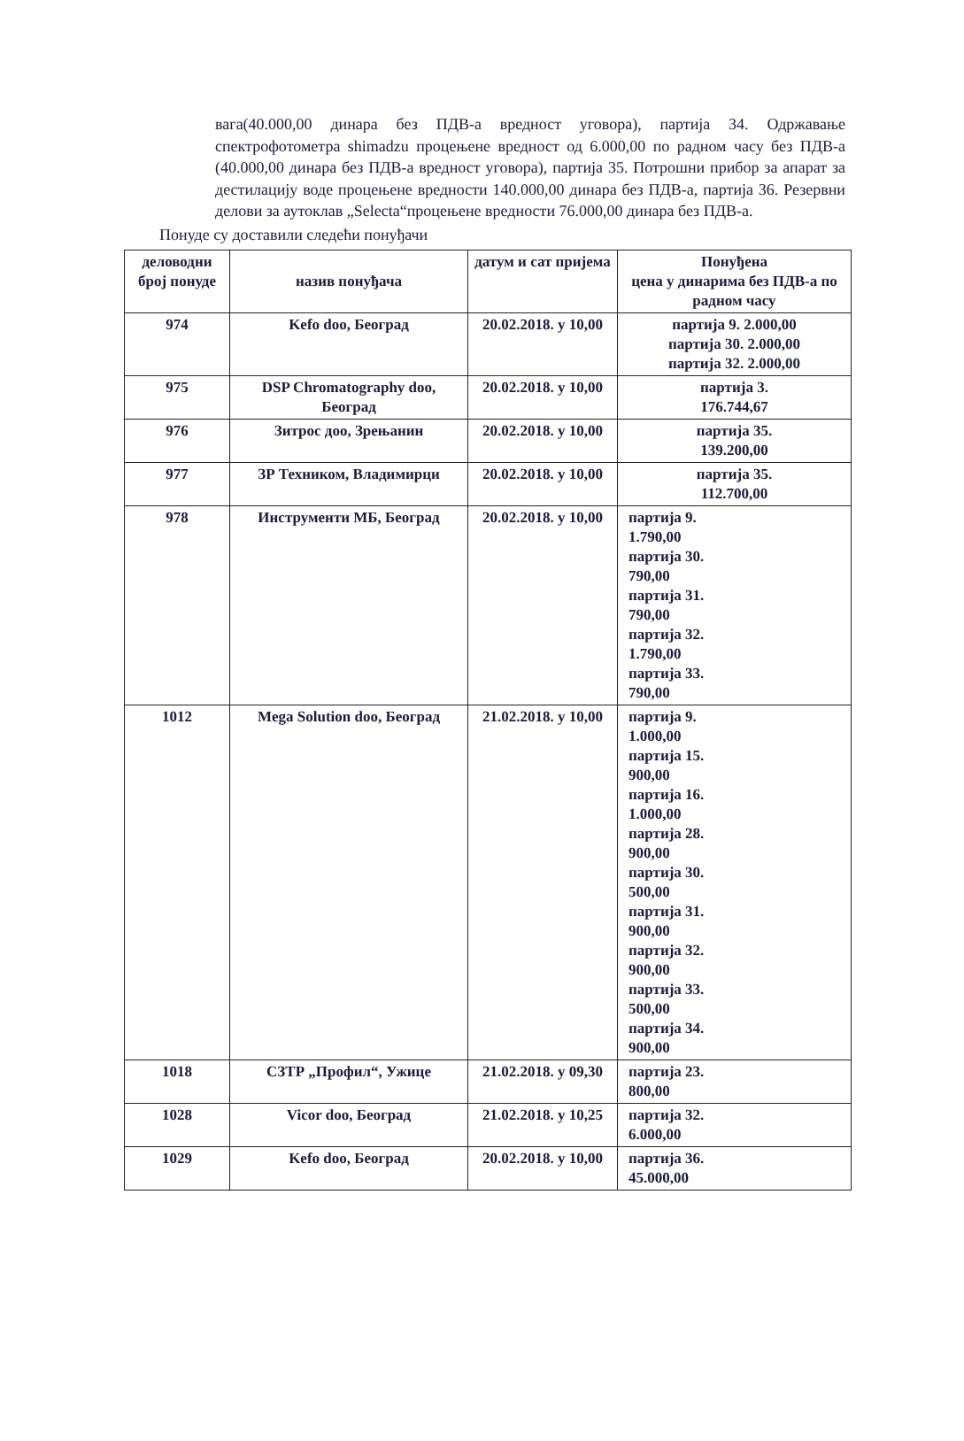вага(40.000,00 динара без ПДВ-а вредност уговора), партија 34. Одржавање спектрофотометра shimadzu процењене вредност од 6.000,00 по радном часу без ПДВ-а (40.000,00 динара без ПДВ-а вредност уговора), партија 35. Потрошни прибор за апарат за дестилацију воде процењене вредности 140.000,00 динара без ПДВ-а, партија 36. Резервни делови за аутоклав „Selecta“процењене вредности 76.000,00 динара без ПДВ-а.
Понуде су доставили следећи понуђачи
| деловодни број понуде | назив понуђача | датум и сат пријема | Понуђена цена у динарима без ПДВ-а по радном часу |
| --- | --- | --- | --- |
| 974 | Kefo doo, Београд | 20.02.2018. у 10,00 | партија 9. 2.000,00 партија 30. 2.000,00 партија 32. 2.000,00 |
| 975 | DSP Chromatography doo, Београд | 20.02.2018. у 10,00 | партија 3. 176.744,67 |
| 976 | Зитрос доо, Зрењанин | 20.02.2018. у 10,00 | партија 35. 139.200,00 |
| 977 | ЗР Техником, Владимирци | 20.02.2018. у 10,00 | партија 35. 112.700,00 |
| 978 | Инструменти МБ, Београд | 20.02.2018. у 10,00 | партија 9. 1.790,00 партија 30. 790,00 партија 31. 790,00 партија 32. 1.790,00 партија 33. 790,00 |
| 1012 | Mega Solution doo, Београд | 21.02.2018. у 10,00 | партија 9. 1.000,00 партија 15. 900,00 партија 16. 1.000,00 партија 28. 900,00 партија 30. 500,00 партија 31. 900,00 партија 32. 900,00 партија 33. 500,00 партија 34. 900,00 |
| 1018 | СЗТР „Профил“, Ужице | 21.02.2018. у 09,30 | партија 23. 800,00 |
| 1028 | Vicor doo, Београд | 21.02.2018. у 10,25 | партија 32. 6.000,00 |
| 1029 | Kefo doo, Београд | 20.02.2018. у 10,00 | партија 36. 45.000,00 |